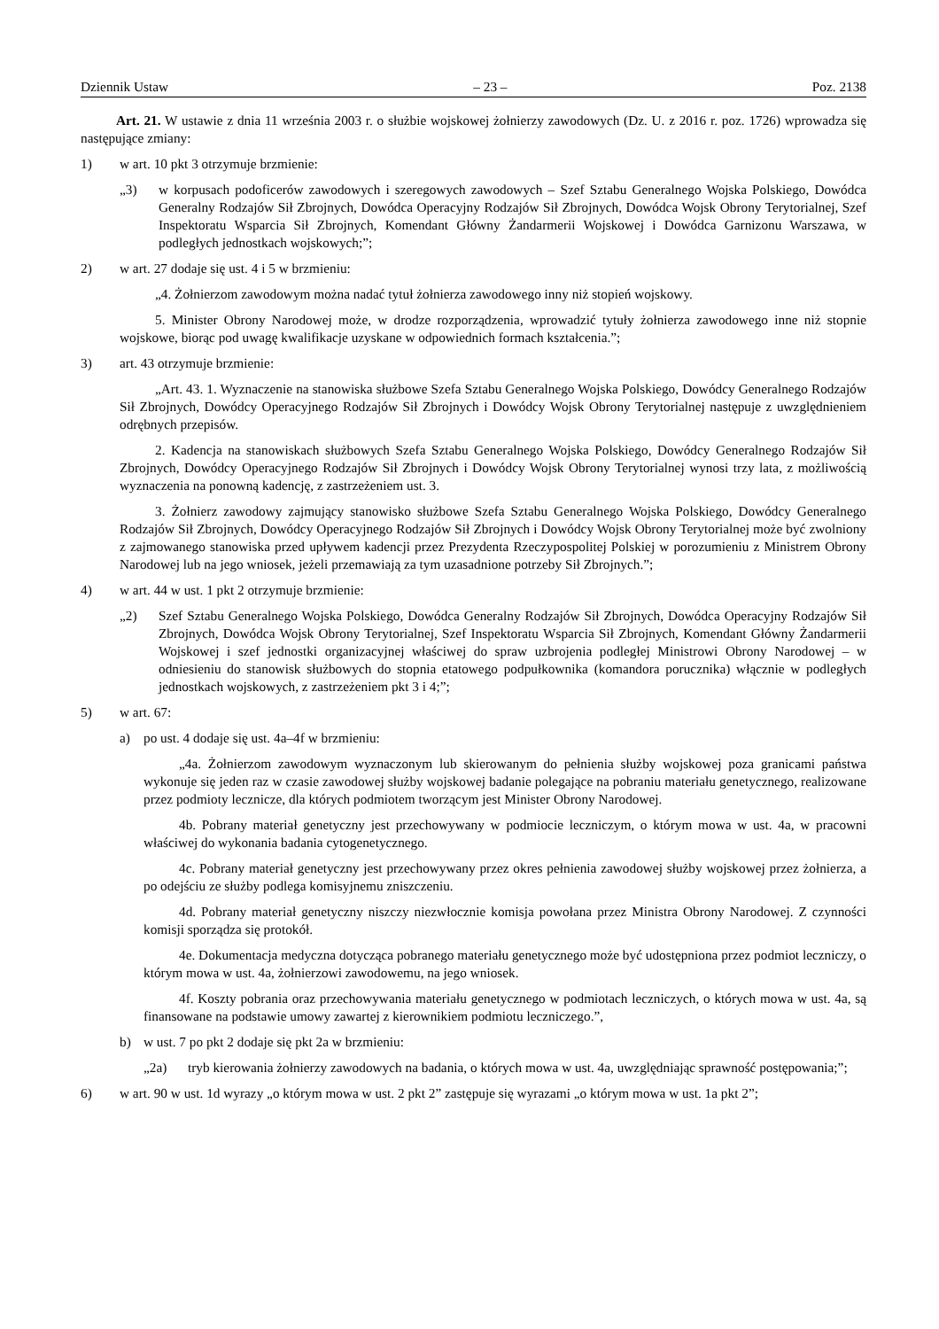Dziennik Ustaw – 23 – Poz. 2138
Art. 21. W ustawie z dnia 11 września 2003 r. o służbie wojskowej żołnierzy zawodowych (Dz. U. z 2016 r. poz. 1726) wprowadza się następujące zmiany:
1) w art. 10 pkt 3 otrzymuje brzmienie:
„3) w korpusach podoficerów zawodowych i szeregowych zawodowych – Szef Sztabu Generalnego Wojska Polskiego, Dowódca Generalny Rodzajów Sił Zbrojnych, Dowódca Operacyjny Rodzajów Sił Zbrojnych, Dowódca Wojsk Obrony Terytorialnej, Szef Inspektoratu Wsparcia Sił Zbrojnych, Komendant Główny Żandarmerii Wojskowej i Dowódca Garnizonu Warszawa, w podległych jednostkach wojskowych;”;
2) w art. 27 dodaje się ust. 4 i 5 w brzmieniu:
„4. Żołnierzom zawodowym można nadać tytuł żołnierza zawodowego inny niż stopień wojskowy.
5. Minister Obrony Narodowej może, w drodze rozporządzenia, wprowadzić tytuły żołnierza zawodowego inne niż stopnie wojskowe, biorąc pod uwagę kwalifikacje uzyskane w odpowiednich formach kształcenia.”;
3) art. 43 otrzymuje brzmienie:
„Art. 43. 1. Wyznaczenie na stanowiska służbowe Szefa Sztabu Generalnego Wojska Polskiego, Dowódcy Generalnego Rodzajów Sił Zbrojnych, Dowódcy Operacyjnego Rodzajów Sił Zbrojnych i Dowódcy Wojsk Obrony Terytorialnej następuje z uwzględnieniem odrębnych przepisów.
2. Kadencja na stanowiskach służbowych Szefa Sztabu Generalnego Wojska Polskiego, Dowódcy Generalnego Rodzajów Sił Zbrojnych, Dowódcy Operacyjnego Rodzajów Sił Zbrojnych i Dowódcy Wojsk Obrony Terytorialnej wynosi trzy lata, z możliwością wyznaczenia na ponowną kadencję, z zastrzeżeniem ust. 3.
3. Żołnierz zawodowy zajmujący stanowisko służbowe Szefa Sztabu Generalnego Wojska Polskiego, Dowódcy Generalnego Rodzajów Sił Zbrojnych, Dowódcy Operacyjnego Rodzajów Sił Zbrojnych i Dowódcy Wojsk Obrony Terytorialnej może być zwolniony z zajmowanego stanowiska przed upływem kadencji przez Prezydenta Rzeczypospolitej Polskiej w porozumieniu z Ministrem Obrony Narodowej lub na jego wniosek, jeżeli przemawiają za tym uzasadnione potrzeby Sił Zbrojnych.”;
4) w art. 44 w ust. 1 pkt 2 otrzymuje brzmienie:
„2) Szef Sztabu Generalnego Wojska Polskiego, Dowódca Generalny Rodzajów Sił Zbrojnych, Dowódca Operacyjny Rodzajów Sił Zbrojnych, Dowódca Wojsk Obrony Terytorialnej, Szef Inspektoratu Wsparcia Sił Zbrojnych, Komendant Główny Żandarmerii Wojskowej i szef jednostki organizacyjnej właściwej do spraw uzbrojenia podległej Ministrowi Obrony Narodowej – w odniesieniu do stanowisk służbowych do stopnia etatowego podpułkownika (komandora porucznika) włącznie w podległych jednostkach wojskowych, z zastrzeżeniem pkt 3 i 4;”;
5) w art. 67:
a) po ust. 4 dodaje się ust. 4a–4f w brzmieniu:
„4a. Żołnierzom zawodowym wyznaczonym lub skierowanym do pełnienia służby wojskowej poza granicami państwa wykonuje się jeden raz w czasie zawodowej służby wojskowej badanie polegające na pobraniu materiału genetycznego, realizowane przez podmioty lecznicze, dla których podmiotem tworzącym jest Minister Obrony Narodowej.
4b. Pobrany materiał genetyczny jest przechowywany w podmiocie leczniczym, o którym mowa w ust. 4a, w pracowni właściwej do wykonania badania cytogenetycznego.
4c. Pobrany materiał genetyczny jest przechowywany przez okres pełnienia zawodowej służby wojskowej przez żołnierza, a po odejściu ze służby podlega komisyjnemu zniszczeniu.
4d. Pobrany materiał genetyczny niszczy niezwłocznie komisja powołana przez Ministra Obrony Narodowej. Z czynności komisji sporządza się protokół.
4e. Dokumentacja medyczna dotycząca pobranego materiału genetycznego może być udostępniona przez podmiot leczniczy, o którym mowa w ust. 4a, żołnierzowi zawodowemu, na jego wniosek.
4f. Koszty pobrania oraz przechowywania materiału genetycznego w podmiotach leczniczych, o których mowa w ust. 4a, są finansowane na podstawie umowy zawartej z kierownikiem podmiotu leczniczego.”,
b) w ust. 7 po pkt 2 dodaje się pkt 2a w brzmieniu:
„2a) tryb kierowania żołnierzy zawodowych na badania, o których mowa w ust. 4a, uwzględniając sprawność postępowania;”;
6) w art. 90 w ust. 1d wyrazy „o którym mowa w ust. 2 pkt 2” zastępuje się wyrazami „o którym mowa w ust. 1a pkt 2”;